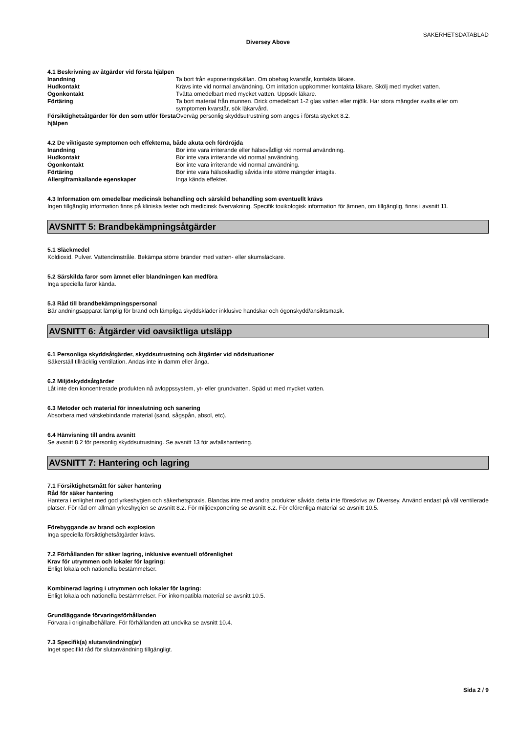SÄKERHETSDATABLAD
Diversey Above
4.1 Beskrivning av åtgärder vid första hjälpen
Inandning Ta bort från exponeringskällan. Om obehag kvarstår, kontakta läkare.
Hudkontakt Krävs inte vid normal användning. Om irritation uppkommer kontakta läkare. Skölj med mycket vatten.
Ögonkontakt Tvätta omedelbart med mycket vatten. Uppsök läkare.
Förtäring Ta bort material från munnen. Drick omedelbart 1-2 glas vatten eller mjölk. Har stora mängder svalts eller om symptomen kvarstår, sök läkarvård.
Försiktighetsåtgärder för den som utför första hjälpen
Överväg personlig skyddsutrustning som anges i första stycket 8.2.
4.2 De viktigaste symptomen och effekterna, både akuta och fördröjda
Inandning Bör inte vara irriterande eller hälsovådligt vid normal användning.
Hudkontakt Bör inte vara irriterande vid normal användning.
Ögonkontakt Bör inte vara irriterande vid normal användning.
Förtäring Bör inte vara hälsoskadlig såvida inte större mängder intagits.
Allergiframkallande egenskaper Inga kända effekter.
4.3 Information om omedelbar medicinsk behandling och särskild behandling som eventuellt krävs
Ingen tillgänglig information finns på kliniska tester och medicinsk övervakning. Specifik toxikologisk information för ämnen, om tillgänglig, finns i avsnitt 11.
AVSNITT 5: Brandbekämpningsåtgärder
5.1 Släckmedel
Koldioxid. Pulver. Vattendimstråle. Bekämpa större bränder med vatten- eller skumsläckare.
5.2 Särskilda faror som ämnet eller blandningen kan medföra
Inga speciella faror kända.
5.3 Råd till brandbekämpningspersonal
Bär andningsapparat lämplig för brand och lämpliga skyddskläder inklusive handskar och ögonskydd/ansiktsmask.
AVSNITT 6: Åtgärder vid oavsiktliga utsläpp
6.1 Personliga skyddsåtgärder, skyddsutrustning och åtgärder vid nödsituationer
Säkerställ tillräcklig ventilation. Andas inte in damm eller ånga.
6.2 Miljöskyddsåtgärder
Låt inte den koncentrerade produkten nå avloppssystem, yt- eller grundvatten. Späd ut med mycket vatten.
6.3 Metoder och material för inneslutning och sanering
Absorbera med vätskebindande material (sand, sågspån, absol, etc).
6.4 Hänvisning till andra avsnitt
Se avsnitt 8.2 för personlig skyddsutrustning. Se avsnitt 13 för avfallshantering.
AVSNITT 7: Hantering och lagring
7.1 Försiktighetsmått för säker hantering
Råd för säker hantering
Hantera i enlighet med god yrkeshygien och säkerhetspraxis. Blandas inte med andra produkter såvida detta inte föreskrivs av Diversey. Använd endast på väl ventilerade platser. För råd om allmän yrkeshygien se avsnitt 8.2. För miljöexponering se avsnitt 8.2. För oförenliga material se avsnitt 10.5.
Förebyggande av brand och explosion
Inga speciella försiktighetsåtgärder krävs.
7.2 Förhållanden för säker lagring, inklusive eventuell oförenlighet
Krav för utrymmen och lokaler för lagring:
Enligt lokala och nationella bestämmelser.
Kombinerad lagring i utrymmen och lokaler för lagring:
Enligt lokala och nationella bestämmelser. För inkompatibla material se avsnitt 10.5.
Grundläggande förvaringsförhållanden
Förvara i originalbehållare. För förhållanden att undvika se avsnitt 10.4.
7.3 Specifik(a) slutanvändning(ar)
Inget specifikt råd för slutanvändning tillgängligt.
Sida 2 / 9